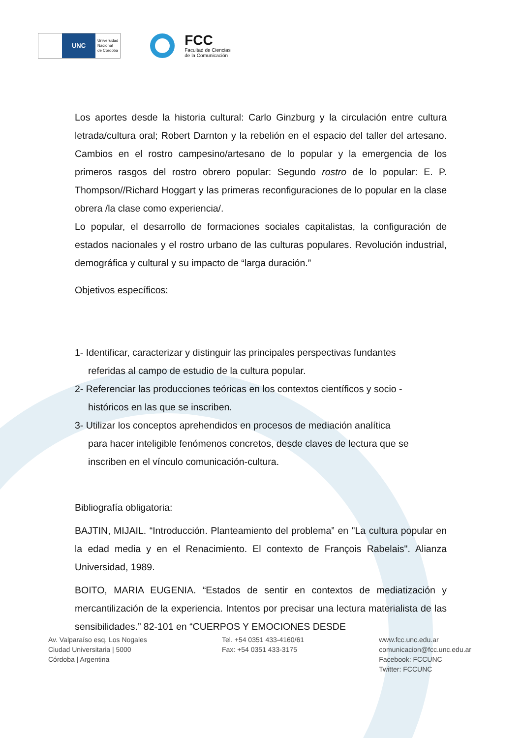UNC
Universidad
Nacional
de Córdoba
FCC
Facultad de Ciencias
de la Comunicación
Los aportes desde la historia cultural: Carlo Ginzburg y la circulación entre cultura letrada/cultura oral; Robert Darnton y la rebelión en el espacio del taller del artesano. Cambios en el rostro campesino/artesano de lo popular y la emergencia de los primeros rasgos del rostro obrero popular: Segundo rostro de lo popular: E. P. Thompson//Richard Hoggart y las primeras reconfiguraciones de lo popular en la clase obrera /la clase como experiencia/.
Lo popular, el desarrollo de formaciones sociales capitalistas, la configuración de estados nacionales y el rostro urbano de las culturas populares. Revolución industrial, demográfica y cultural y su impacto de “larga duración.”
Objetivos específicos:
1- Identificar, caracterizar y distinguir las principales perspectivas fundantes
referidas al campo de estudio de la cultura popular.
2- Referenciar las producciones teóricas en los contextos científicos y socio -
históricos en las que se inscriben.
3- Utilizar los conceptos aprehendidos en procesos de mediación analítica
para hacer inteligible fenómenos concretos, desde claves de lectura que se
inscriben en el vínculo comunicación-cultura.
Bibliografía obligatoria:
BAJTIN, MIJAIL. “Introducción. Planteamiento del problema” en "La cultura popular en la edad media y en el Renacimiento. El contexto de François Rabelais". Alianza Universidad, 1989.
BOITO, MARIA EUGENIA. “Estados de sentir en contextos de mediatización y mercantilización de la experiencia. Intentos por precisar una lectura materialista de las sensibilidades.” 82-101 en “CUERPOS Y EMOCIONES DESDE
Av. Valparaíso esq. Los Nogales
Ciudad Universitaria | 5000
Córdoba | Argentina
Tel. +54 0351 433-4160/61
Fax: +54 0351 433-3175
www.fcc.unc.edu.ar
comunicacion@fcc.unc.edu.ar
Facebook: FCCUNC
Twitter: FCCUNC